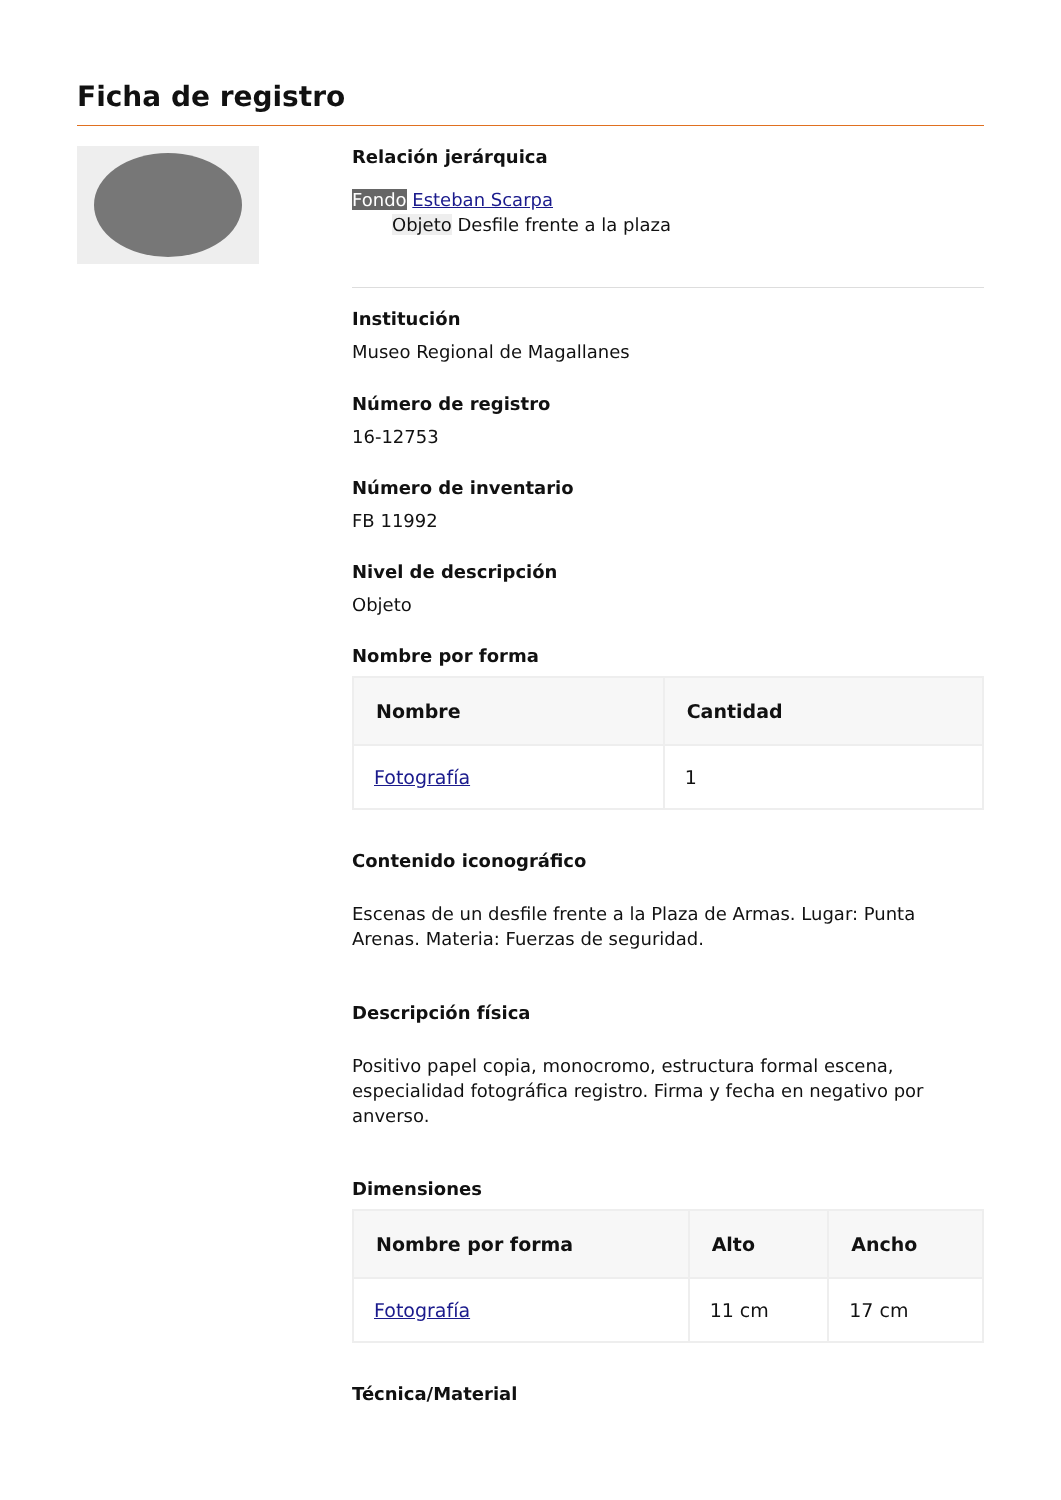Ficha de registro
Relación jerárquica
Fondo Esteban Scarpa
Objeto Desfile frente a la plaza
Institución
Museo Regional de Magallanes
Número de registro
16-12753
Número de inventario
FB 11992
Nivel de descripción
Objeto
Nombre por forma
| Nombre | Cantidad |
| --- | --- |
| Fotografía | 1 |
Contenido iconográfico
Escenas de un desfile frente a la Plaza de Armas. Lugar: Punta Arenas. Materia: Fuerzas de seguridad.
Descripción física
Positivo papel copia, monocromo, estructura formal escena, especialidad fotográfica registro. Firma y fecha en negativo por anverso.
Dimensiones
| Nombre por forma | Alto | Ancho |
| --- | --- | --- |
| Fotografía | 11 cm | 17 cm |
Técnica/Material